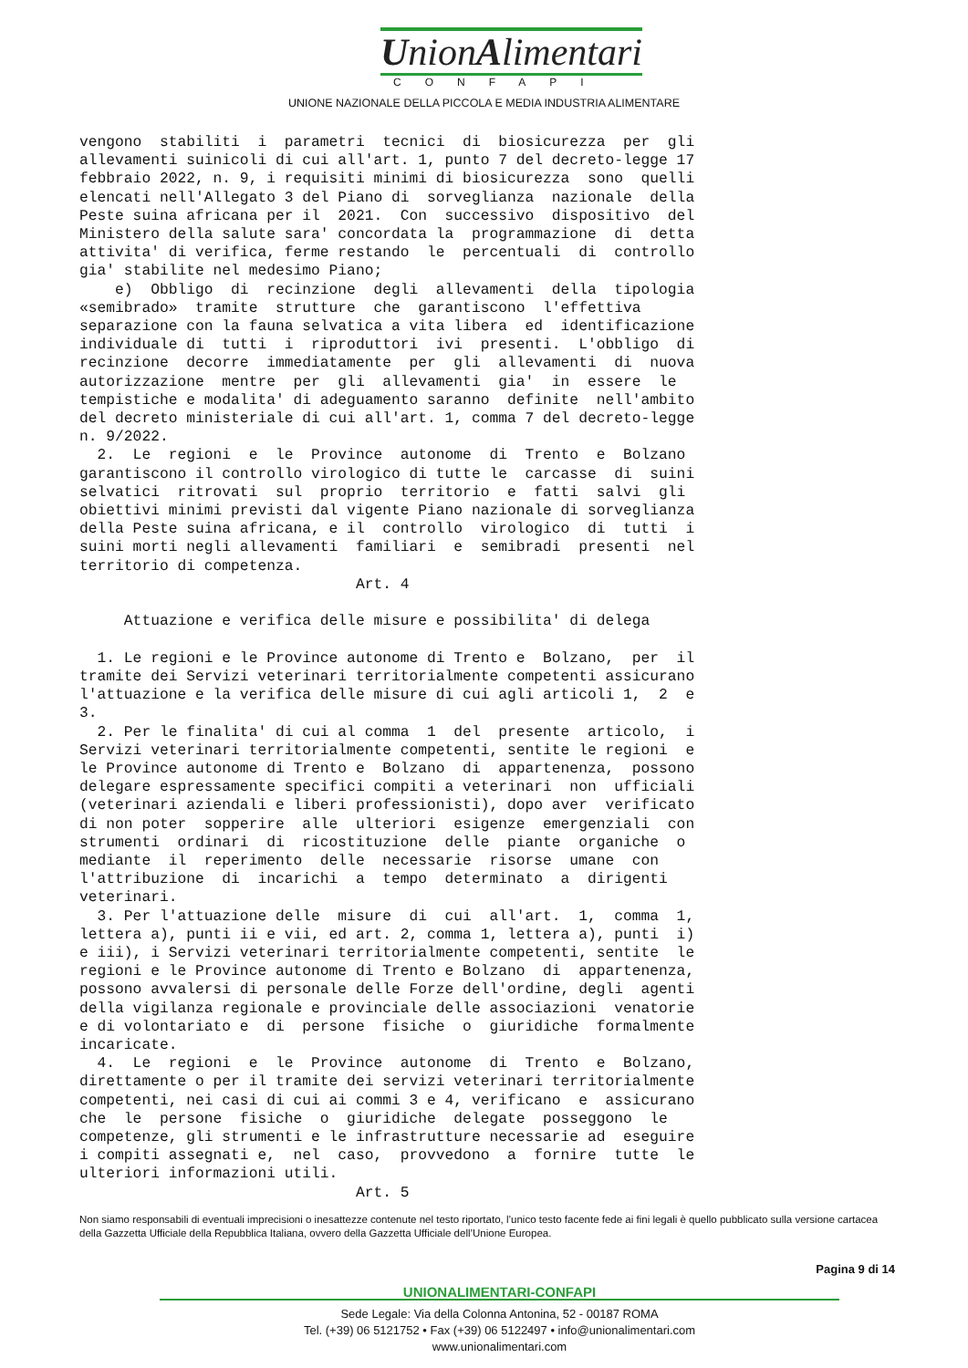UnionAlimentari
CONFAPI
UNIONE NAZIONALE DELLA PICCOLA E MEDIA INDUSTRIA ALIMENTARE
vengono stabiliti i parametri tecnici di biosicurezza per gli allevamenti suinicoli di cui all'art. 1, punto 7 del decreto-legge 17 febbraio 2022, n. 9, i requisiti minimi di biosicurezza sono quelli elencati nell'Allegato 3 del Piano di sorveglianza nazionale della Peste suina africana per il 2021. Con successivo dispositivo del Ministero della salute sara' concordata la programmazione di detta attivita' di verifica, ferme restando le percentuali di controllo gia' stabilite nel medesimo Piano; e) Obbligo di recinzione degli allevamenti della tipologia «semibrado» tramite strutture che garantiscono l'effettiva separazione con la fauna selvatica a vita libera ed identificazione individuale di tutti i riproduttori ivi presenti. L'obbligo di recinzione decorre immediatamente per gli allevamenti di nuova autorizzazione mentre per gli allevamenti gia' in essere le tempistiche e modalita' di adeguamento saranno definite nell'ambito del decreto ministeriale di cui all'art. 1, comma 7 del decreto-legge n. 9/2022. 2. Le regioni e le Province autonome di Trento e Bolzano garantiscono il controllo virologico di tutte le carcasse di suini selvatici ritrovati sul proprio territorio e fatti salvi gli obiettivi minimi previsti dal vigente Piano nazionale di sorveglianza della Peste suina africana, e il controllo virologico di tutti i suini morti negli allevamenti familiari e semibradi presenti nel territorio di competenza. Art. 4 Attuazione e verifica delle misure e possibilita' di delega 1. Le regioni e le Province autonome di Trento e Bolzano, per il tramite dei Servizi veterinari territorialmente competenti assicurano l'attuazione e la verifica delle misure di cui agli articoli 1, 2 e 3. 2. Per le finalita' di cui al comma 1 del presente articolo, i Servizi veterinari territorialmente competenti, sentite le regioni e le Province autonome di Trento e Bolzano di appartenenza, possono delegare espressamente specifici compiti a veterinari non ufficiali (veterinari aziendali e liberi professionisti), dopo aver verificato di non poter sopperire alle ulteriori esigenze emergenziali con strumenti ordinari di ricostituzione delle piante organiche o mediante il reperimento delle necessarie risorse umane con l'attribuzione di incarichi a tempo determinato a dirigenti veterinari. 3. Per l'attuazione delle misure di cui all'art. 1, comma 1, lettera a), punti ii e vii, ed art. 2, comma 1, lettera a), punti i) e iii), i Servizi veterinari territorialmente competenti, sentite le regioni e le Province autonome di Trento e Bolzano di appartenenza, possono avvalersi di personale delle Forze dell'ordine, degli agenti della vigilanza regionale e provinciale delle associazioni venatorie e di volontariato e di persone fisiche o giuridiche formalmente incaricate. 4. Le regioni e le Province autonome di Trento e Bolzano, direttamente o per il tramite dei servizi veterinari territorialmente competenti, nei casi di cui ai commi 3 e 4, verificano e assicurano che le persone fisiche o giuridiche delegate posseggono le competenze, gli strumenti e le infrastrutture necessarie ad eseguire i compiti assegnati e, nel caso, provvedono a fornire tutte le ulteriori informazioni utili. Art. 5
Non siamo responsabili di eventuali imprecisioni o inesattezze contenute nel testo riportato, l’unico testo facente fede ai fini legali è quello pubblicato sulla versione cartacea della Gazzetta Ufficiale della Repubblica Italiana, ovvero della Gazzetta Ufficiale dell’Unione Europea.
Pagina 9 di 14
UNIONALIMENTARI-CONFAPI
Sede Legale: Via della Colonna Antonina, 52 - 00187 ROMA
Tel. (+39) 06 5121752 • Fax (+39) 06 5122497 • info@unionalimentari.com
www.unionalimentari.com